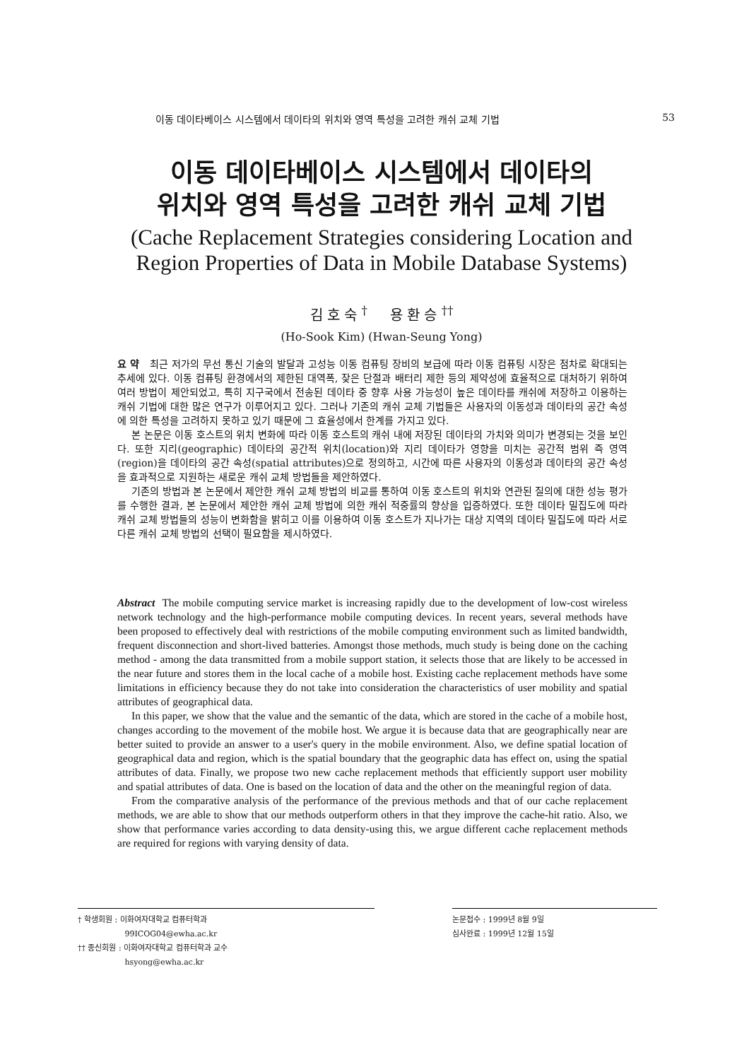이동 데이타베이스 시스템에서 데이타의 위치와 영역 특성을 고려한 캐쉬 교체 기법 53
이동 데이타베이스 시스템에서 데이타의
위치와 영역 특성을 고려한 캐쉬 교체 기법
(Cache Replacement Strategies considering Location and
Region Properties of Data in Mobile Database Systems)
김 호 숙 <sup>†</sup> 용 환 승 <sup>††</sup>
(Ho-Sook Kim) (Hwan-Seung Yong)
요 약 최근 저가의 무선 통신 기술의 발달과 고성능 이동 컴퓨팅 장비의 보급에 따라 이동 컴퓨팅 시장은 점차로 확대되는 추세에 있다. 이동 컴퓨팅 환경에서의 제한된 대역폭, 잦은 단절과 배터리 제한 등의 제약성에 효율적으로 대처하기 위하여 여러 방법이 제안되었고, 특히 지구국에서 전송된 데이타 중 향후 사용 가능성이 높은 데이타를 캐쉬에 저장하고 이용하는 캐쉬 기법에 대한 많은 연구가 이루어지고 있다. 그러나 기존의 캐쉬 교체 기법들은 사용자의 이동성과 데이타의 공간 속성에 의한 특성을 고려하지 못하고 있기 때문에 그 효율성에서 한계를 가지고 있다.
본 논문은 이동 호스트의 위치 변화에 따라 이동 호스트의 캐쉬 내에 저장된 데이타의 가치와 의미가 변경되는 것을 보인다. 또한 지리(geographic) 데이타의 공간적 위치(location)와 지리 데이타가 영향을 미치는 공간적 범위 즉 영역(region)을 데이타의 공간 속성(spatial attributes)으로 정의하고, 시간에 따른 사용자의 이동성과 데이타의 공간 속성을 효과적으로 지원하는 새로운 캐쉬 교체 방법들을 제안하였다.
기존의 방법과 본 논문에서 제안한 캐쉬 교체 방법의 비교를 통하여 이동 호스트의 위치와 연관된 질의에 대한 성능 평가를 수행한 결과, 본 논문에서 제안한 캐쉬 교체 방법에 의한 캐쉬 적중률의 향상을 입증하였다. 또한 데이타 밀집도에 따라 캐쉬 교체 방법들의 성능이 변화함을 밝히고 이를 이용하여 이동 호스트가 지나가는 대상 지역의 데이타 밀집도에 따라 서로 다른 캐쉬 교체 방법의 선택이 필요함을 제시하였다.
Abstract The mobile computing service market is increasing rapidly due to the development of low-cost wireless network technology and the high-performance mobile computing devices. In recent years, several methods have been proposed to effectively deal with restrictions of the mobile computing environment such as limited bandwidth, frequent disconnection and short-lived batteries. Amongst those methods, much study is being done on the caching method - among the data transmitted from a mobile support station, it selects those that are likely to be accessed in the near future and stores them in the local cache of a mobile host. Existing cache replacement methods have some limitations in efficiency because they do not take into consideration the characteristics of user mobility and spatial attributes of geographical data.
In this paper, we show that the value and the semantic of the data, which are stored in the cache of a mobile host, changes according to the movement of the mobile host. We argue it is because data that are geographically near are better suited to provide an answer to a user's query in the mobile environment. Also, we define spatial location of geographical data and region, which is the spatial boundary that the geographic data has effect on, using the spatial attributes of data. Finally, we propose two new cache replacement methods that efficiently support user mobility and spatial attributes of data. One is based on the location of data and the other on the meaningful region of data.
From the comparative analysis of the performance of the previous methods and that of our cache replacement methods, we are able to show that our methods outperform others in that they improve the cache-hit ratio. Also, we show that performance varies according to data density-using this, we argue different cache replacement methods are required for regions with varying density of data.
† 학생회원 : 이화여자대학교 컴퓨터학과
99ICOG04@ewha.ac.kr
†† 종신회원 : 이화여자대학교 컴퓨터학과 교수
hsyong@ewha.ac.kr
논문접수 : 1999년 8월 9일
심사완료 : 1999년 12월 15일